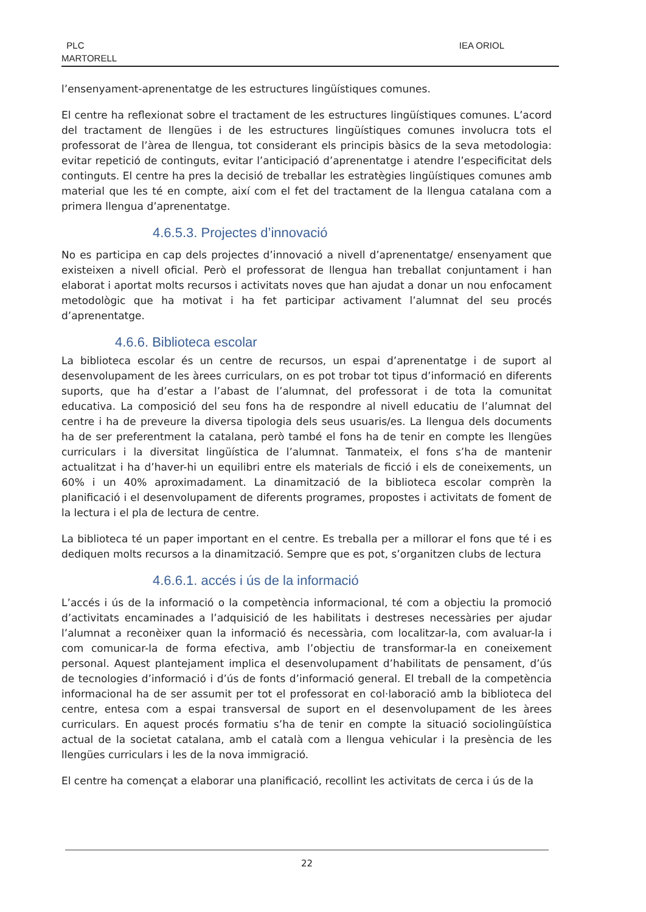PLC
MARTORELL
IEA ORIOL
l’ensenyament-aprenentatge de les estructures lingüístiques comunes.
El centre ha reflexionat sobre el tractament de les estructures lingüístiques comunes. L’acord del tractament de llengües i de les estructures lingüístiques comunes involucra tots el professorat de l’àrea de llengua, tot considerant els principis bàsics de la seva metodologia: evitar repetició de continguts, evitar l’anticipació d’aprenentatge i atendre l’especificitat dels continguts. El centre ha pres la decisió de treballar les estratègies lingüístiques comunes amb material que les té en compte, així com el fet del tractament de la llengua catalana com a primera llengua d’aprenentatge.
4.6.5.3. Projectes d’innovació
No es participa en cap dels projectes d’innovació a nivell d’aprenentatge/ ensenyament que existeixen a nivell oficial. Però el professorat de llengua han treballat conjuntament i han elaborat i aportat molts recursos i activitats noves que han ajudat a donar un nou enfocament metodològic que ha motivat i ha fet participar activament l’alumnat del seu procés d’aprenentatge.
4.6.6. Biblioteca escolar
La biblioteca escolar és un centre de recursos, un espai d’aprenentatge i de suport al desenvolupament de les àrees curriculars, on es pot trobar tot tipus d’informació en diferents suports, que ha d’estar a l’abast de l’alumnat, del professorat i de tota la comunitat educativa. La composició del seu fons ha de respondre al nivell educatiu de l’alumnat del centre i ha de preveure la diversa tipologia dels seus usuaris/es. La llengua dels documents ha de ser preferentment la catalana, però també el fons ha de tenir en compte les llengües curriculars i la diversitat lingüística de l’alumnat. Tanmateix, el fons s’ha de mantenir actualitzat i ha d’haver-hi un equilibri entre els materials de ficció i els de coneixements, un 60% i un 40% aproximadament. La dinamització de la biblioteca escolar comprèn la planificació i el desenvolupament de diferents programes, propostes i activitats de foment de la lectura i el pla de lectura de centre.
La biblioteca té un paper important en el centre. Es treballa per a millorar el fons que té i es dediquen molts recursos a la dinamització. Sempre que es pot, s’organitzen clubs de lectura
4.6.6.1. accés i ús de la informació
L’accés i ús de la informació o la competència informacional, té com a objectiu la promoció d’activitats encaminades a l’adquisició de les habilitats i destreses necessàries per ajudar l’alumnat a reconèixer quan la informació és necessària, com localitzar-la, com avaluar-la i com comunicar-la de forma efectiva, amb l’objectiu de transformar-la en coneixement personal. Aquest plantejament implica el desenvolupament d’habilitats de pensament, d’ús de tecnologies d’informació i d’ús de fonts d’informació general. El treball de la competència informacional ha de ser assumit per tot el professorat en col·laboració amb la biblioteca del centre, entesa com a espai transversal de suport en el desenvolupament de les àrees curriculars. En aquest procés formatiu s’ha de tenir en compte la situació sociolingüística actual de la societat catalana, amb el català com a llengua vehicular i la presència de les llengües curriculars i les de la nova immigració.
El centre ha començat a elaborar una planificació, recollint les activitats de cerca i ús de la
22